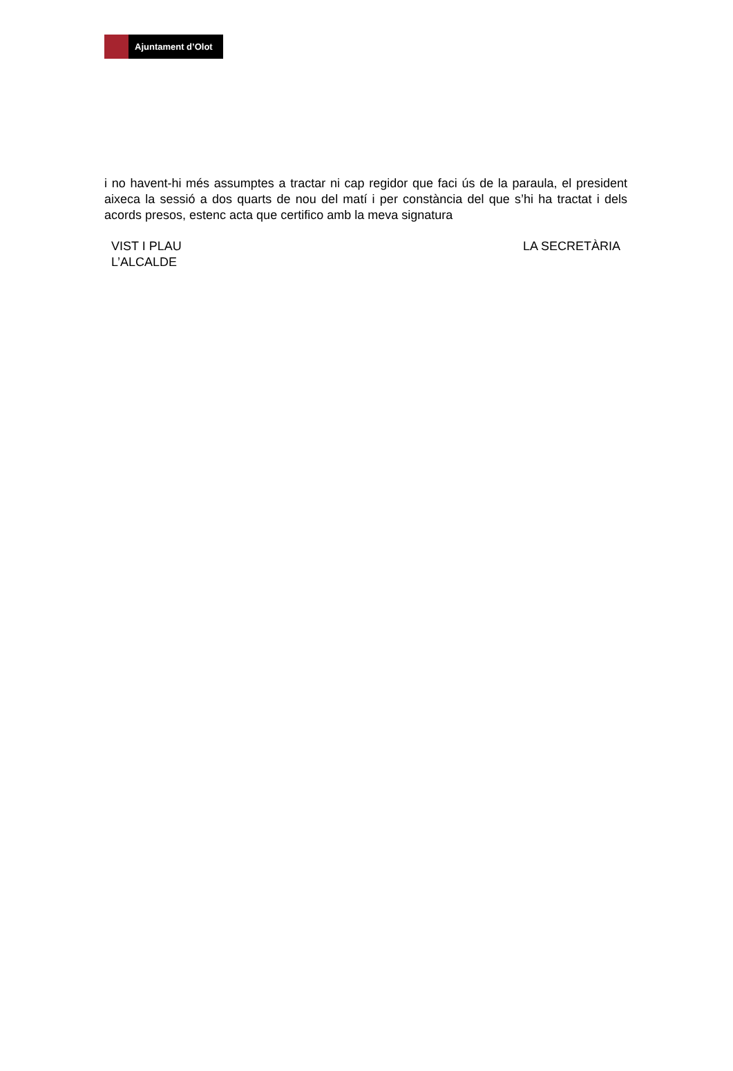Ajuntament d’Olot
i no havent-hi més assumptes a tractar ni cap regidor que faci ús de la paraula, el president aixeca la sessió a dos quarts de nou del matí i per constància del que s’hi ha tractat i dels acords presos, estenc acta que certifico amb la meva signatura
VIST I PLAU
L’ALCALDE
LA SECRETÀRIA